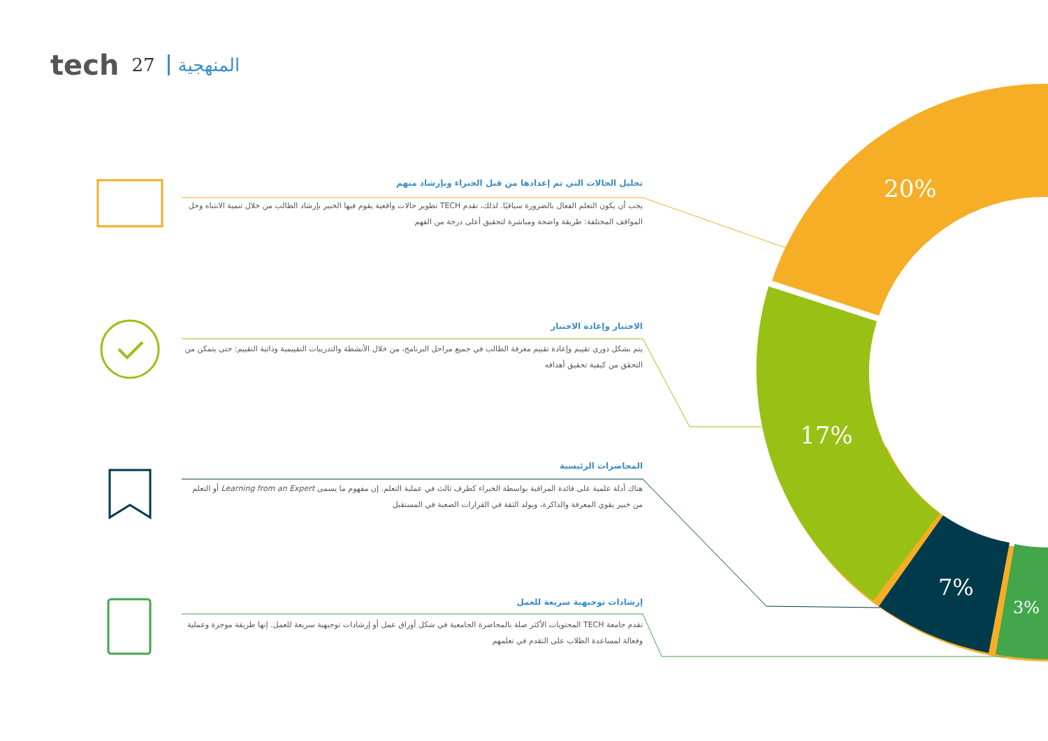tech 27 المنهجية
20%
17%
7%
3%
تحليل الحالات التي تم إعدادها من قبل الخبراء وبإرشاد منهم
يجب أن يكون التعلم الفعال بالضرورة سياقيًا. لذلك، تقدم TECH تطوير حالات واقعية يقوم فيها الخبير بإرشاد الطالب من خلال تنمية الانتباه وحل المواقف المختلفة: طريقة واضحة ومباشرة لتحقيق أعلى درجة من الفهم
الاختبار وإعادة الاختبار
يتم بشكل دوري تقييم وإعادة تقييم معرفة الطالب في جميع مراحل البرنامج، من خلال الأنشطة والتدريبات التقييمية وذاتية التقييم: حتى يتمكن من التحقق من كيفية تحقيق أهدافه
المحاضرات الرئيسية
هناك أدلة علمية على فائدة المراقبة بواسطة الخبراء كطرف ثالث في عملية التعلم. إن مفهوم ما يسمى Learning from an Expert أو التعلم من خبير يقوي المعرفة والذاكرة، ويولد الثقة في القرارات الصعبة في المستقبل
إرشادات توجيهية سريعة للعمل
تقدم جامعة TECH المحتويات الأكثر صلة بالمحاضرة الجامعية في شكل أوراق عمل أو إرشادات توجيهية سريعة للعمل. إنها طريقة موجزة وعملية وفعالة لمساعدة الطلاب على التقدم في تعلمهم